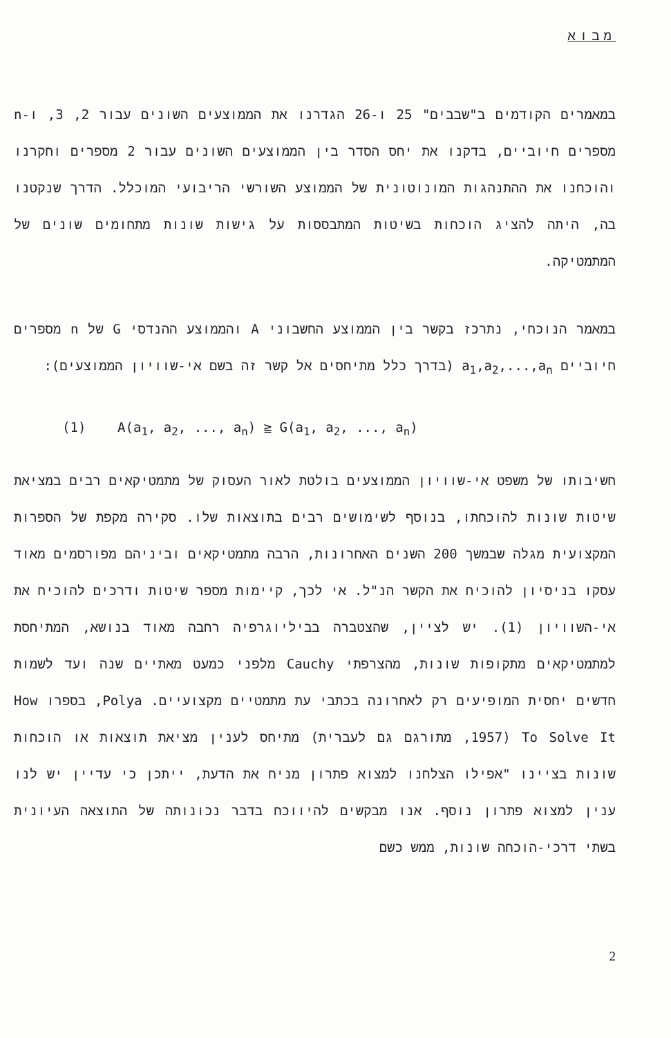מבוא
במאמרים הקודמים ב"שבבים" 25 ו-26 הגדרנו את הממוצעים השונים עבור 2, 3, ו-n מספרים חיוביים, בדקנו את יחס הסדר בין הממוצעים השונים עבור 2 מספרים וחקרנו והוכחנו את ההתנהגות המונוטונית של הממוצע השורשי הריבועי המוכלל. הדרך שנקטנו בה, היתה להציג הוכחות בשיטות המתבססות על גישות שונות מתחומים שונים של המתמטיקה.
במאמר הנוכחי, נתרכז בקשר בין הממוצע החשבוני A והממוצע ההנדסי G של n מספרים חיוביים a<sub>1</sub>,a<sub>2</sub>,...,a<sub>n</sub> (בדרך כלל מתיחסים אל קשר זה בשם אי-שוויון הממוצעים):
(1) A(a<sub>1</sub>, a<sub>2</sub>, ..., a<sub>n</sub>) ≧ G(a<sub>1</sub>, a<sub>2</sub>, ..., a<sub>n</sub>)
חשיבותו של משפט אי-שוויון הממוצעים בולטת לאור העסוק של מתמטיקאים רבים במציאת שיטות שונות להוכחתו, בנוסף לשימושים רבים בתוצאות שלו. סקירה מקפת של הספרות המקצועית מגלה שבמשך 200 השנים האחרונות, הרבה מתמטיקאים וביניהם מפורסמים מאוד עסקו בניסיון להוכיח את הקשר הנ"ל. אי לכך, קיימות מספר שיטות ודרכים להוכיח את אי-השוויון (1). יש לציין, שהצטברה בביליוגרפיה רחבה מאוד בנושא, המתיחסת למתמטיקאים מתקופות שונות, מהצרפתי Cauchy מלפני כמעט מאתיים שנה ועד לשמות חדשים יחסית המופיעים רק לאחרונה בכתבי עת מתמטיים מקצועיים. Polya, בספרו How To Solve It (1957, מתורגם גם לעברית) מתיחס לענין מציאת תוצאות או הוכחות שונות בציינו "אפילו הצלחנו למצוא פתרון מניח את הדעת, ייתכן כי עדיין יש לנו ענין למצוא פתרון נוסף. אנו מבקשים להיווכח בדבר נכונותה של התוצאה העיונית בשתי דרכי-הוכחה שונות, ממש כשם
2